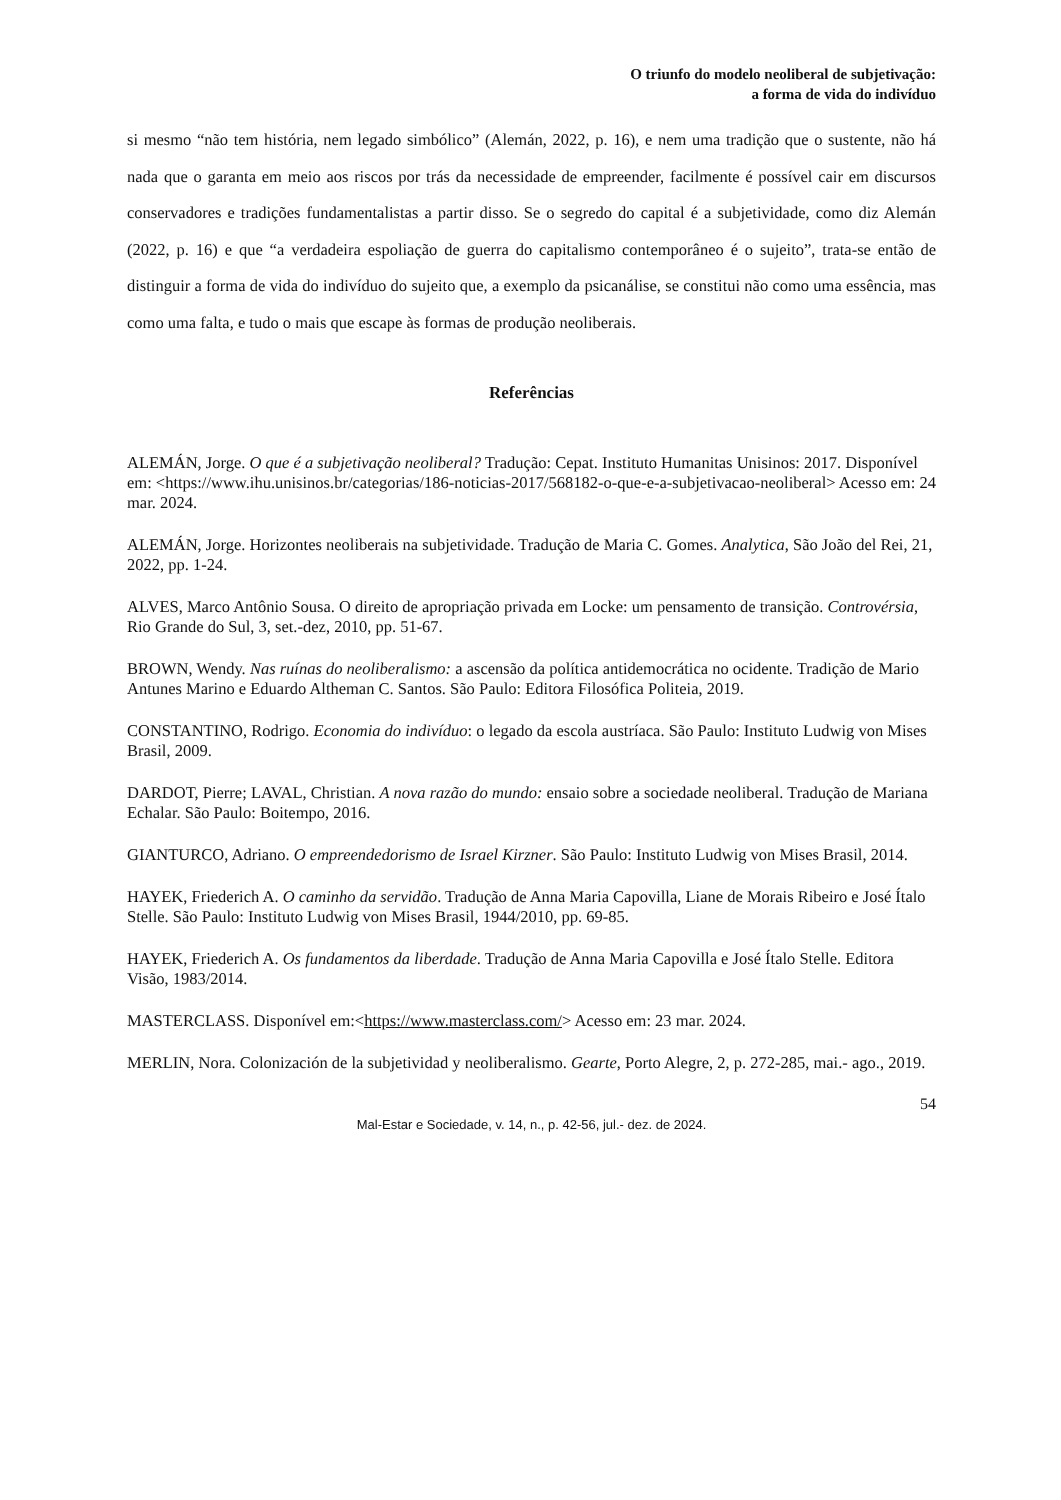O triunfo do modelo neoliberal de subjetivação:
a forma de vida do indivíduo
si mesmo “não tem história, nem legado simbólico” (Alemán, 2022, p. 16), e nem uma tradição que o sustente, não há nada que o garanta em meio aos riscos por trás da necessidade de empreender, facilmente é possível cair em discursos conservadores e tradições fundamentalistas a partir disso. Se o segredo do capital é a subjetividade, como diz Alemán (2022, p. 16) e que “a verdadeira espoliação de guerra do capitalismo contemporâneo é o sujeito”, trata-se então de distinguir a forma de vida do indivíduo do sujeito que, a exemplo da psicanálise, se constitui não como uma essência, mas como uma falta, e tudo o mais que escape às formas de produção neoliberais.
Referências
ALEMÁN, Jorge. O que é a subjetivação neoliberal? Tradução: Cepat. Instituto Humanitas Unisinos: 2017. Disponível em: <https://www.ihu.unisinos.br/categorias/186-noticias-2017/568182-o-que-e-a-subjetivacao-neoliberal> Acesso em: 24 mar. 2024.
ALEMÁN, Jorge. Horizontes neoliberais na subjetividade. Tradução de Maria C. Gomes. Analytica, São João del Rei, 21, 2022, pp. 1-24.
ALVES, Marco Antônio Sousa. O direito de apropriação privada em Locke: um pensamento de transição. Controvérsia, Rio Grande do Sul, 3, set.-dez, 2010, pp. 51-67.
BROWN, Wendy. Nas ruínas do neoliberalismo: a ascensão da política antidemocrática no ocidente. Tradição de Mario Antunes Marino e Eduardo Altheman C. Santos. São Paulo: Editora Filosófica Politeia, 2019.
CONSTANTINO, Rodrigo. Economia do indivíduo: o legado da escola austríaca. São Paulo: Instituto Ludwig von Mises Brasil, 2009.
DARDOT, Pierre; LAVAL, Christian. A nova razão do mundo: ensaio sobre a sociedade neoliberal. Tradução de Mariana Echalar. São Paulo: Boitempo, 2016.
GIANTURCO, Adriano. O empreendedorismo de Israel Kirzner. São Paulo: Instituto Ludwig von Mises Brasil, 2014.
HAYEK, Friederich A. O caminho da servidão. Tradução de Anna Maria Capovilla, Liane de Morais Ribeiro e José Ítalo Stelle. São Paulo: Instituto Ludwig von Mises Brasil, 1944/2010, pp. 69-85.
HAYEK, Friederich A. Os fundamentos da liberdade. Tradução de Anna Maria Capovilla e José Ítalo Stelle. Editora Visão, 1983/2014.
MASTERCLASS. Disponível em:<https://www.masterclass.com/> Acesso em: 23 mar. 2024.
MERLIN, Nora. Colonización de la subjetividad y neoliberalismo. Gearte, Porto Alegre, 2, p. 272-285, mai.- ago., 2019.
54
Mal-Estar e Sociedade, v. 14, n., p. 42-56, jul.- dez. de 2024.